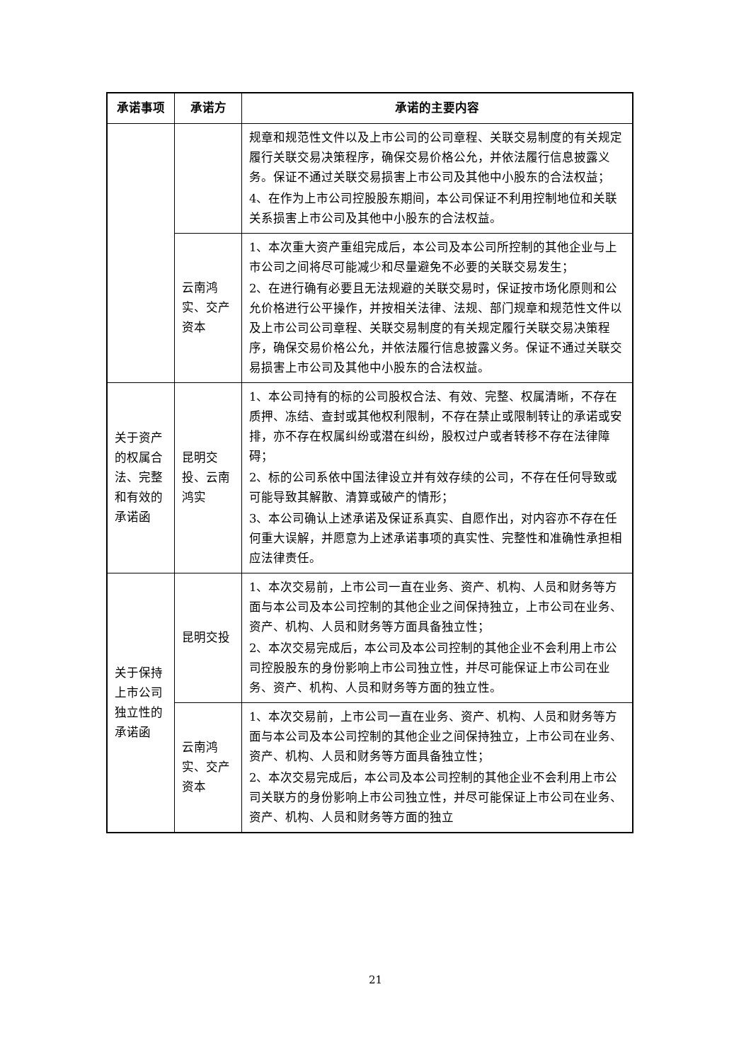| 承诺事项 | 承诺方 | 承诺的主要内容 |
| --- | --- | --- |
| | | 规章和规范性文件以及上市公司的公司章程、关联交易制度的有关规定履行关联交易决策程序，确保交易价格公允，并依法履行信息披露义务。保证不通过关联交易损害上市公司及其他中小股东的合法权益； 4、在作为上市公司控股股东期间，本公司保证不利用控制地位和关联关系损害上市公司及其他中小股东的合法权益。 |
| | 云南鸿实、交产资本 | 1、本次重大资产重组完成后，本公司及本公司所控制的其他企业与上市公司之间将尽可能减少和尽量避免不必要的关联交易发生； 2、在进行确有必要且无法规避的关联交易时，保证按市场化原则和公允价格进行公平操作，并按相关法律、法规、部门规章和规范性文件以及上市公司公司章程、关联交易制度的有关规定履行关联交易决策程序，确保交易价格公允，并依法履行信息披露义务。保证不通过关联交易损害上市公司及其他中小股东的合法权益。 |
| 关于资产的权属合法、完整和有效的承诺函 | 昆明交投、云南鸿实 | 1、本公司持有的标的公司股权合法、有效、完整、权属清晰，不存在质押、冻结、查封或其他权利限制，不存在禁止或限制转让的承诺或安排，亦不存在权属纠纷或潜在纠纷，股权过户或者转移不存在法律障碍； 2、标的公司系依中国法律设立并有效存续的公司，不存在任何导致或可能导致其解散、清算或破产的情形； 3、本公司确认上述承诺及保证系真实、自愿作出，对内容亦不存在任何重大误解，并愿意为上述承诺事项的真实性、完整性和准确性承担相应法律责任。 |
| 关于保持上市公司独立性的承诺函 | 昆明交投 | 1、本次交易前，上市公司一直在业务、资产、机构、人员和财务等方面与本公司及本公司控制的其他企业之间保持独立，上市公司在业务、资产、机构、人员和财务等方面具备独立性； 2、本次交易完成后，本公司及本公司控制的其他企业不会利用上市公司控股股东的身份影响上市公司独立性，并尽可能保证上市公司在业务、资产、机构、人员和财务等方面的独立性。 |
| | 云南鸿实、交产资本 | 1、本次交易前，上市公司一直在业务、资产、机构、人员和财务等方面与本公司及本公司控制的其他企业之间保持独立，上市公司在业务、资产、机构、人员和财务等方面具备独立性； 2、本次交易完成后，本公司及本公司控制的其他企业不会利用上市公司关联方的身份影响上市公司独立性，并尽可能保证上市公司在业务、资产、机构、人员和财务等方面的独立 |
21